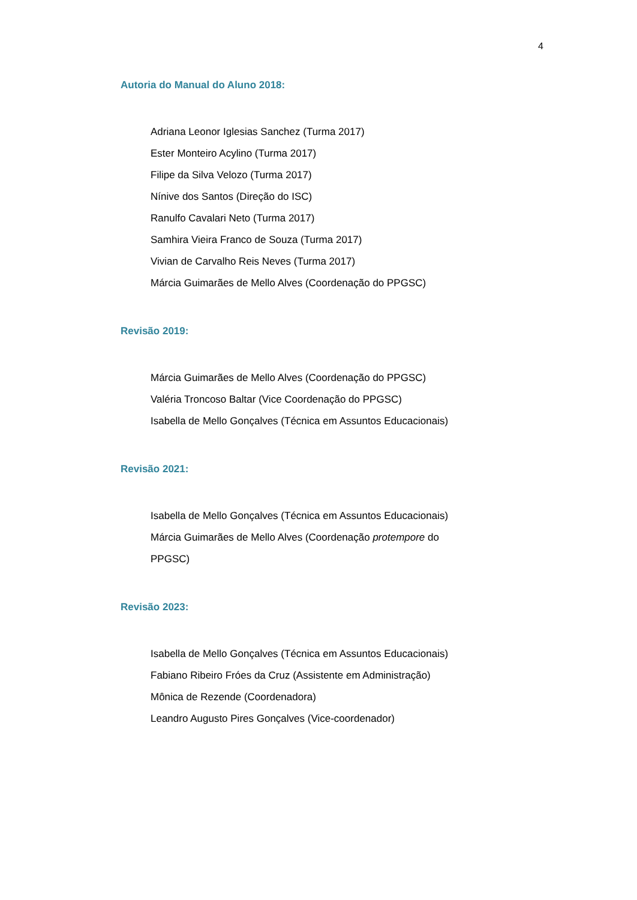4
Autoria do Manual do Aluno 2018:
Adriana Leonor Iglesias Sanchez (Turma 2017)
Ester Monteiro Acylino (Turma 2017)
Filipe da Silva Velozo (Turma 2017)
Nínive dos Santos (Direção do ISC)
Ranulfo Cavalari Neto (Turma 2017)
Samhira Vieira Franco de Souza (Turma 2017)
Vivian de Carvalho Reis Neves (Turma 2017)
Márcia Guimarães de Mello Alves (Coordenação do PPGSC)
Revisão 2019:
Márcia Guimarães de Mello Alves (Coordenação do PPGSC)
Valéria Troncoso Baltar (Vice Coordenação do PPGSC)
Isabella de Mello Gonçalves (Técnica em Assuntos Educacionais)
Revisão 2021:
Isabella de Mello Gonçalves (Técnica em Assuntos Educacionais)
Márcia Guimarães de Mello Alves (Coordenação protempore do PPGSC)
Revisão 2023:
Isabella de Mello Gonçalves (Técnica em Assuntos Educacionais)
Fabiano Ribeiro Fróes da Cruz (Assistente em Administração)
Mônica de Rezende (Coordenadora)
Leandro Augusto Pires Gonçalves (Vice-coordenador)